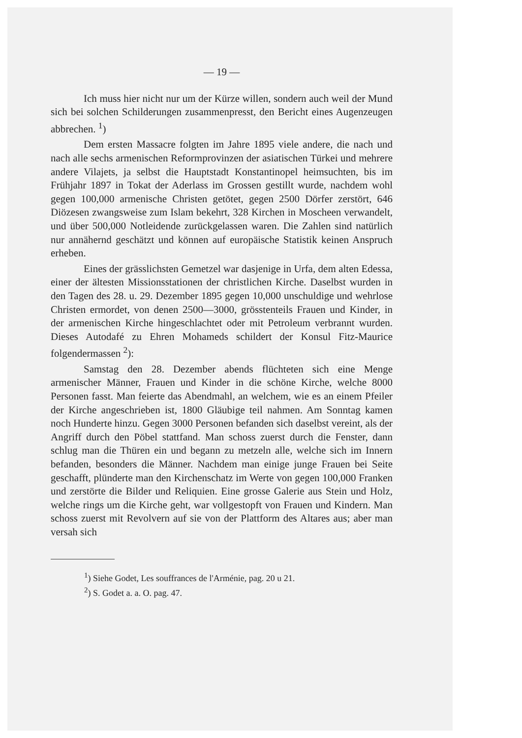— 19 —
Ich muss hier nicht nur um der Kürze willen, sondern auch weil der Mund sich bei solchen Schilderungen zusammenpresst, den Bericht eines Augenzeugen abbrechen. <sup>1</sup>)
Dem ersten Massacre folgten im Jahre 1895 viele andere, die nach und nach alle sechs armenischen Reformprovinzen der asiatischen Türkei und mehrere andere Vilajets, ja selbst die Hauptstadt Konstantinopel heimsuchten, bis im Frühjahr 1897 in Tokat der Aderlass im Grossen gestillt wurde, nachdem wohl gegen 100,000 armenische Christen getötet, gegen 2500 Dörfer zerstört, 646 Diözesen zwangsweise zum Islam bekehrt, 328 Kirchen in Moscheen verwandelt, und über 500,000 Notleidende zurückgelassen waren. Die Zahlen sind natürlich nur annähernd geschätzt und können auf europäische Statistik keinen Anspruch erheben.
Eines der grässlichsten Gemetzel war dasjenige in Urfa, dem alten Edessa, einer der ältesten Missionsstationen der christlichen Kirche. Daselbst wurden in den Tagen des 28. u. 29. Dezember 1895 gegen 10,000 unschuldige und wehrlose Christen ermordet, von denen 2500—3000, grösstenteils Frauen und Kinder, in der armenischen Kirche hingeschlachtet oder mit Petroleum verbrannt wurden. Dieses Autodafé zu Ehren Mohameds schildert der Konsul Fitz-Maurice folgendermassen <sup>2</sup>):
Samstag den 28. Dezember abends flüchteten sich eine Menge armenischer Männer, Frauen und Kinder in die schöne Kirche, welche 8000 Personen fasst. Man feierte das Abendmahl, an welchem, wie es an einem Pfeiler der Kirche angeschrieben ist, 1800 Gläubige teil nahmen. Am Sonntag kamen noch Hunderte hinzu. Gegen 3000 Personen befanden sich daselbst vereint, als der Angriff durch den Pöbel stattfand. Man schoss zuerst durch die Fenster, dann schlug man die Thüren ein und begann zu metzeln alle, welche sich im Innern befanden, besonders die Männer. Nachdem man einige junge Frauen bei Seite geschafft, plünderte man den Kirchenschatz im Werte von gegen 100,000 Franken und zerstörte die Bilder und Reliquien. Eine grosse Galerie aus Stein und Holz, welche rings um die Kirche geht, war vollgestopft von Frauen und Kindern. Man schoss zuerst mit Revolvern auf sie von der Plattform des Altares aus; aber man versah sich
<sup>1</sup>) Siehe Godet, Les souffrances de l'Arménie, pag. 20 u 21.
<sup>2</sup>) S. Godet a. a. O. pag. 47.